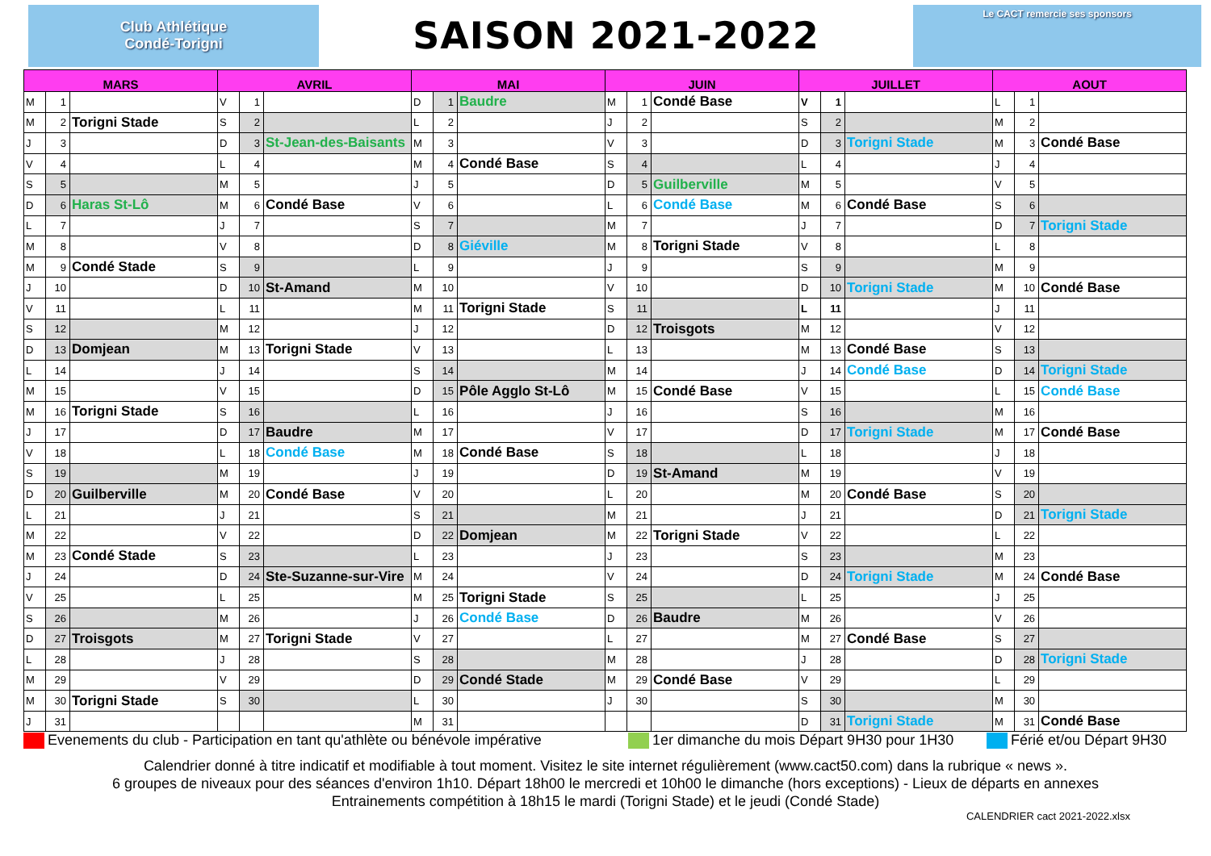Club Athlétique
Condé-Torigni
SAISON 2021-2022
Le CACT remercie ses sponsors
| MARS | | | AVRIL | | | MAI | | | JUIN | | | JUILLET | | | AOUT | | |
| --- | --- | --- | --- | --- | --- | --- | --- | --- | --- | --- | --- | --- | --- | --- | --- | --- | --- |
| M | 1 | | V | 1 | | D | 1 | Baudre | M | 1 | Condé Base | V | 1 | | L | 1 | |
| M | 2 | Torigni Stade | S | 2 | | L | 2 | | J | 2 | | S | 2 | | M | 2 | |
| J | 3 | | D | 3 | St-Jean-des-Baisants | M | 3 | | V | 3 | | D | 3 | Torigni Stade | M | 3 | Condé Base |
| V | 4 | | L | 4 | | M | 4 | Condé Base | S | 4 | | L | 4 | | J | 4 | |
| S | 5 | | M | 5 | | J | 5 | | D | 5 | Guilberville | M | 5 | | V | 5 | |
| D | 6 | Haras St-Lô | M | 6 | Condé Base | V | 6 | | L | 6 | Condé Base | M | 6 | Condé Base | S | 6 | |
| L | 7 | | J | 7 | | S | 7 | | M | 7 | | J | 7 | | D | 7 | Torigni Stade |
| M | 8 | | V | 8 | | D | 8 | Giéville | M | 8 | Torigni Stade | V | 8 | | L | 8 | |
| M | 9 | Condé Stade | S | 9 | | L | 9 | | J | 9 | | S | 9 | | M | 9 | |
| J | 10 | | D | 10 | St-Amand | M | 10 | | V | 10 | | D | 10 | Torigni Stade | M | 10 | Condé Base |
| V | 11 | | L | 11 | | M | 11 | Torigni Stade | S | 11 | | L | 11 | | J | 11 | |
| S | 12 | | M | 12 | | J | 12 | | D | 12 | Troisgots | M | 12 | | V | 12 | |
| D | 13 | Domjean | M | 13 | Torigni Stade | V | 13 | | L | 13 | | M | 13 | Condé Base | S | 13 | |
| L | 14 | | J | 14 | | S | 14 | | M | 14 | | J | 14 | Condé Base | D | 14 | Torigni Stade |
| M | 15 | | V | 15 | | D | 15 | Pôle Agglo St-Lô | M | 15 | Condé Base | V | 15 | | L | 15 | Condé Base |
| M | 16 | Torigni Stade | S | 16 | | L | 16 | | J | 16 | | S | 16 | | M | 16 | |
| J | 17 | | D | 17 | Baudre | M | 17 | | V | 17 | | D | 17 | Torigni Stade | M | 17 | Condé Base |
| V | 18 | | L | 18 | Condé Base | M | 18 | Condé Base | S | 18 | | L | 18 | | J | 18 | |
| S | 19 | | M | 19 | | J | 19 | | D | 19 | St-Amand | M | 19 | | V | 19 | |
| D | 20 | Guilberville | M | 20 | Condé Base | V | 20 | | L | 20 | | M | 20 | Condé Base | S | 20 | |
| L | 21 | | J | 21 | | S | 21 | | M | 21 | | J | 21 | | D | 21 | Torigni Stade |
| M | 22 | | V | 22 | | D | 22 | Domjean | M | 22 | Torigni Stade | V | 22 | | L | 22 | |
| M | 23 | Condé Stade | S | 23 | | L | 23 | | J | 23 | | S | 23 | | M | 23 | |
| J | 24 | | D | 24 | Ste-Suzanne-sur-Vire | M | 24 | | V | 24 | | D | 24 | Torigni Stade | M | 24 | Condé Base |
| V | 25 | | L | 25 | | M | 25 | Torigni Stade | S | 25 | | L | 25 | | J | 25 | |
| S | 26 | | M | 26 | | J | 26 | Condé Base | D | 26 | Baudre | M | 26 | | V | 26 | |
| D | 27 | Troisgots | M | 27 | Torigni Stade | V | 27 | | L | 27 | | M | 27 | Condé Base | S | 27 | |
| L | 28 | | J | 28 | | S | 28 | | M | 28 | | J | 28 | | D | 28 | Torigni Stade |
| M | 29 | | V | 29 | | D | 29 | Condé Stade | M | 29 | Condé Base | V | 29 | | L | 29 | |
| M | 30 | Torigni Stade | S | 30 | | L | 30 | | J | 30 | | S | 30 | | M | 30 | |
| J | 31 | | | | | M | 31 | | | | | D | 31 | Torigni Stade | M | 31 | Condé Base |
Evenements du club - Participation en tant qu'athlète ou bénévole impérative 1er dimanche du mois Départ 9H30 pour 1H30 Férié et/ou Départ 9H30
Calendrier donné à titre indicatif et modifiable à tout moment. Visitez le site internet régulièrement (www.cact50.com) dans la rubrique « news ».
6 groupes de niveaux pour des séances d'environ 1h10. Départ 18h00 le mercredi et 10h00 le dimanche (hors exceptions) - Lieux de départs en annexes
Entrainements compétition à 18h15 le mardi (Torigni Stade) et le jeudi (Condé Stade)
CALENDRIER cact 2021-2022.xlsx